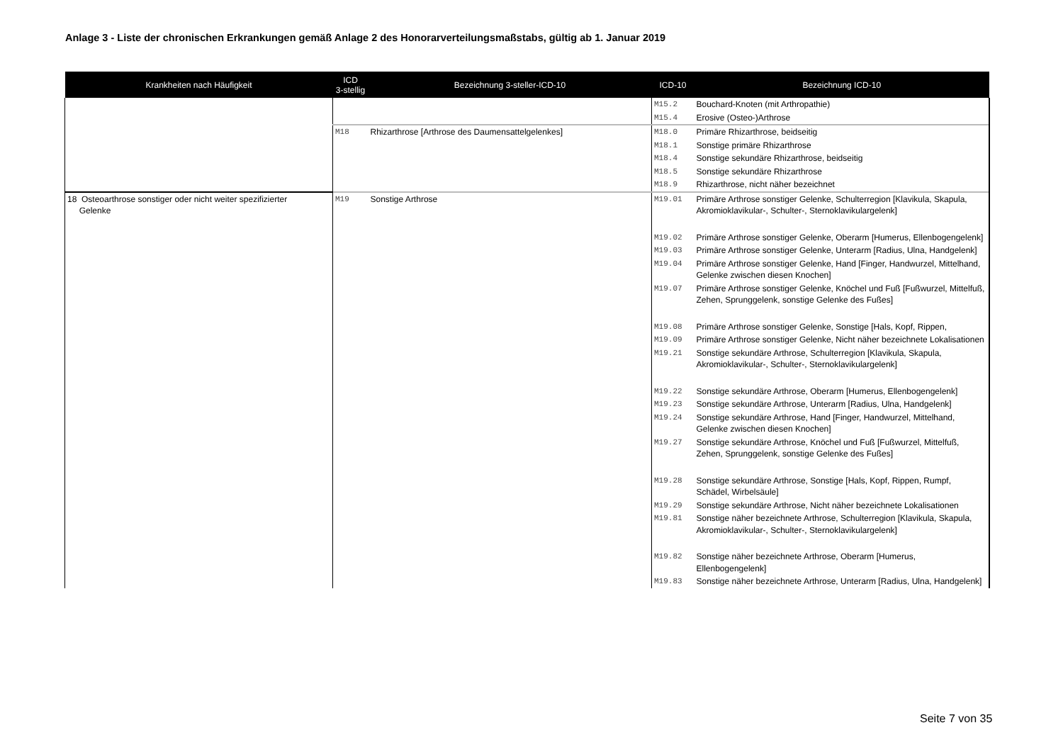Anlage 3 - Liste der chronischen Erkrankungen gemäß Anlage 2 des Honorarverteilungsmaßstabs, gültig ab 1. Januar 2019
| Krankheiten nach Häufigkeit | ICD 3-stellig | Bezeichnung 3-steller-ICD-10 | ICD-10 | Bezeichnung ICD-10 |
| --- | --- | --- | --- | --- |
| | | | M15.2 | Bouchard-Knoten (mit Arthropathie) |
| | | | M15.4 | Erosive (Osteo-)Arthrose |
| | M18 | Rhizarthrose [Arthrose des Daumensattelgelenkes] | M18.0 | Primäre Rhizarthrose, beidseitig |
| | | | M18.1 | Sonstige primäre Rhizarthrose |
| | | | M18.4 | Sonstige sekundäre Rhizarthrose, beidseitig |
| | | | M18.5 | Sonstige sekundäre Rhizarthrose |
| | | | M18.9 | Rhizarthrose, nicht näher bezeichnet |
| 18 Osteoarthrose sonstiger oder nicht weiter spezifizierter Gelenke | M19 | Sonstige Arthrose | M19.01 | Primäre Arthrose sonstiger Gelenke, Schulterregion [Klavikula, Skapula, Akromioklavikular-, Schulter-, Sternoklavikulargelenk] |
| | | | M19.02 | Primäre Arthrose sonstiger Gelenke, Oberarm [Humerus, Ellenbogengelenk] |
| | | | M19.03 | Primäre Arthrose sonstiger Gelenke, Unterarm [Radius, Ulna, Handgelenk] |
| | | | M19.04 | Primäre Arthrose sonstiger Gelenke, Hand [Finger, Handwurzel, Mittelhand, Gelenke zwischen diesen Knochen] |
| | | | M19.07 | Primäre Arthrose sonstiger Gelenke, Knöchel und Fuß [Fußwurzel, Mittelfuß, Zehen, Sprunggelenk, sonstige Gelenke des Fußes] |
| | | | M19.08 | Primäre Arthrose sonstiger Gelenke, Sonstige [Hals, Kopf, Rippen, |
| | | | M19.09 | Primäre Arthrose sonstiger Gelenke, Nicht näher bezeichnete Lokalisationen |
| | | | M19.21 | Sonstige sekundäre Arthrose, Schulterregion [Klavikula, Skapula, Akromioklavikular-, Schulter-, Sternoklavikulargelenk] |
| | | | M19.22 | Sonstige sekundäre Arthrose, Oberarm [Humerus, Ellenbogengelenk] |
| | | | M19.23 | Sonstige sekundäre Arthrose, Unterarm [Radius, Ulna, Handgelenk] |
| | | | M19.24 | Sonstige sekundäre Arthrose, Hand [Finger, Handwurzel, Mittelhand, Gelenke zwischen diesen Knochen] |
| | | | M19.27 | Sonstige sekundäre Arthrose, Knöchel und Fuß [Fußwurzel, Mittelfuß, Zehen, Sprunggelenk, sonstige Gelenke des Fußes] |
| | | | M19.28 | Sonstige sekundäre Arthrose, Sonstige [Hals, Kopf, Rippen, Rumpf, Schädel, Wirbelsäule] |
| | | | M19.29 | Sonstige sekundäre Arthrose, Nicht näher bezeichnete Lokalisationen |
| | | | M19.81 | Sonstige näher bezeichnete Arthrose, Schulterregion [Klavikula, Skapula, Akromioklavikular-, Schulter-, Sternoklavikulargelenk] |
| | | | M19.82 | Sonstige näher bezeichnete Arthrose, Oberarm [Humerus, Ellenbogengelenk] |
| | | | M19.83 | Sonstige näher bezeichnete Arthrose, Unterarm [Radius, Ulna, Handgelenk] |
Seite 7 von 35